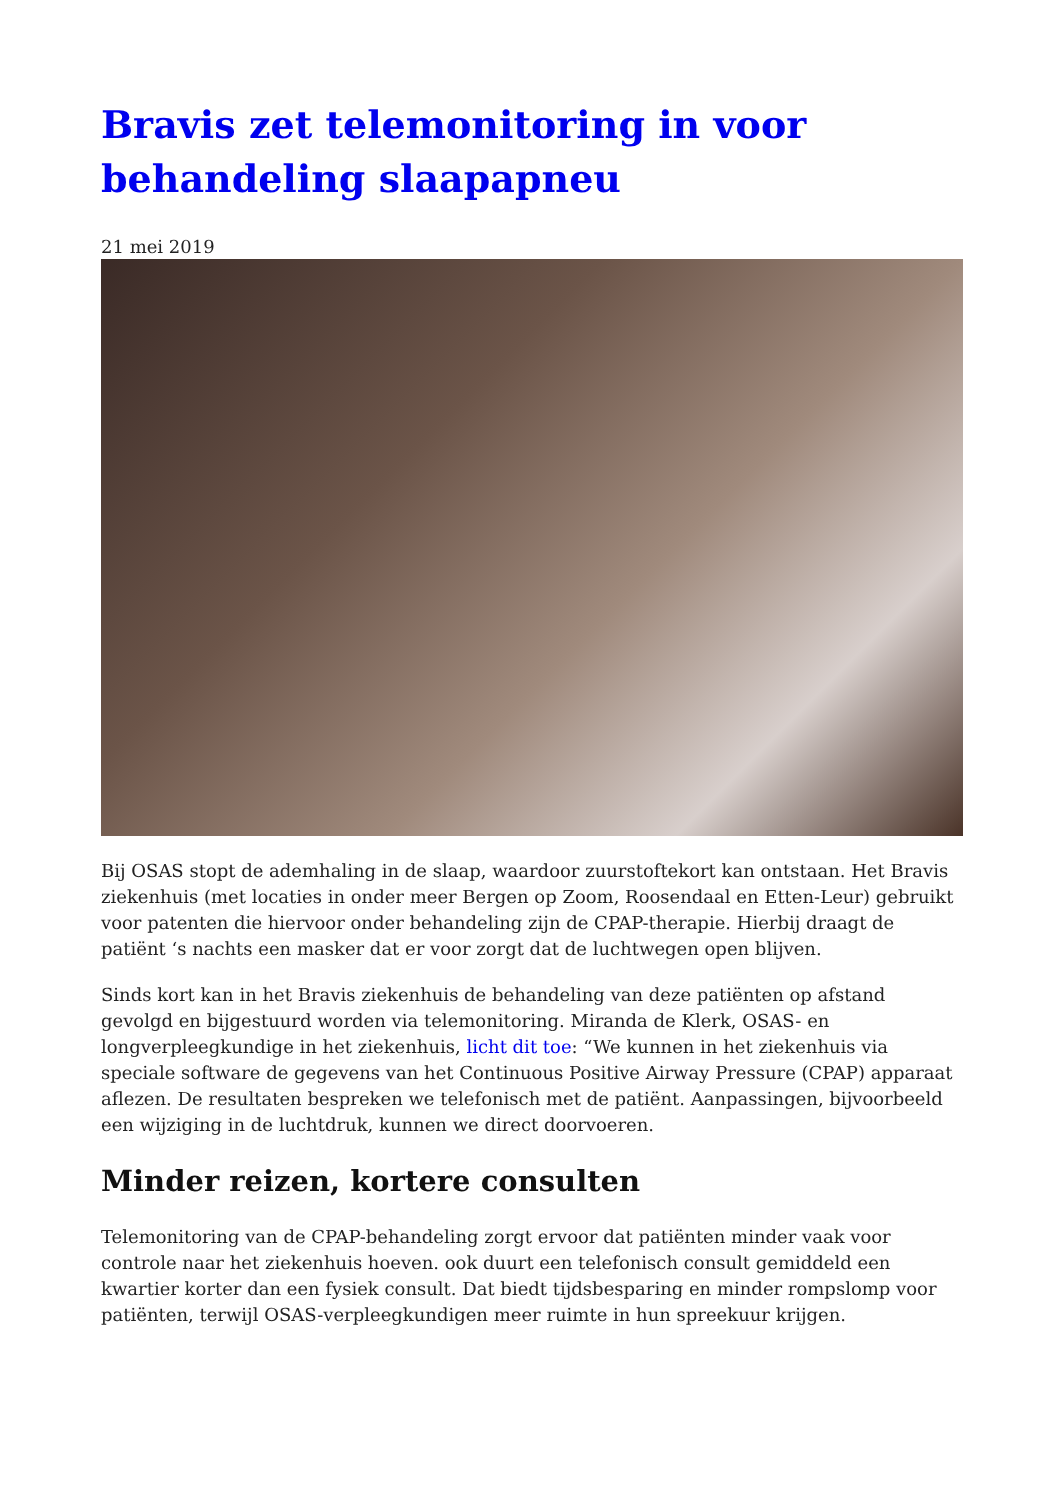Bravis zet telemonitoring in voor behandeling slaapapneu
21 mei 2019
Bij OSAS stopt de ademhaling in de slaap, waardoor zuurstoftekort kan ontstaan. Het Bravis ziekenhuis (met locaties in onder meer Bergen op Zoom, Roosendaal en Etten-Leur) gebruikt voor patenten die hiervoor onder behandeling zijn de CPAP-therapie. Hierbij draagt de patiënt ‘s nachts een masker dat er voor zorgt dat de luchtwegen open blijven.
Sinds kort kan in het Bravis ziekenhuis de behandeling van deze patiënten op afstand gevolgd en bijgestuurd worden via telemonitoring. Miranda de Klerk, OSAS- en longverpleegkundige in het ziekenhuis, licht dit toe: “We kunnen in het ziekenhuis via speciale software de gegevens van het Continuous Positive Airway Pressure (CPAP) apparaat aflezen. De resultaten bespreken we telefonisch met de patiënt. Aanpassingen, bijvoorbeeld een wijziging in de luchtdruk, kunnen we direct doorvoeren.
Minder reizen, kortere consulten
Telemonitoring van de CPAP-behandeling zorgt ervoor dat patiënten minder vaak voor controle naar het ziekenhuis hoeven. ook duurt een telefonisch consult gemiddeld een kwartier korter dan een fysiek consult. Dat biedt tijdsbesparing en minder rompslomp voor patiënten, terwijl OSAS-verpleegkundigen meer ruimte in hun spreekuur krijgen.